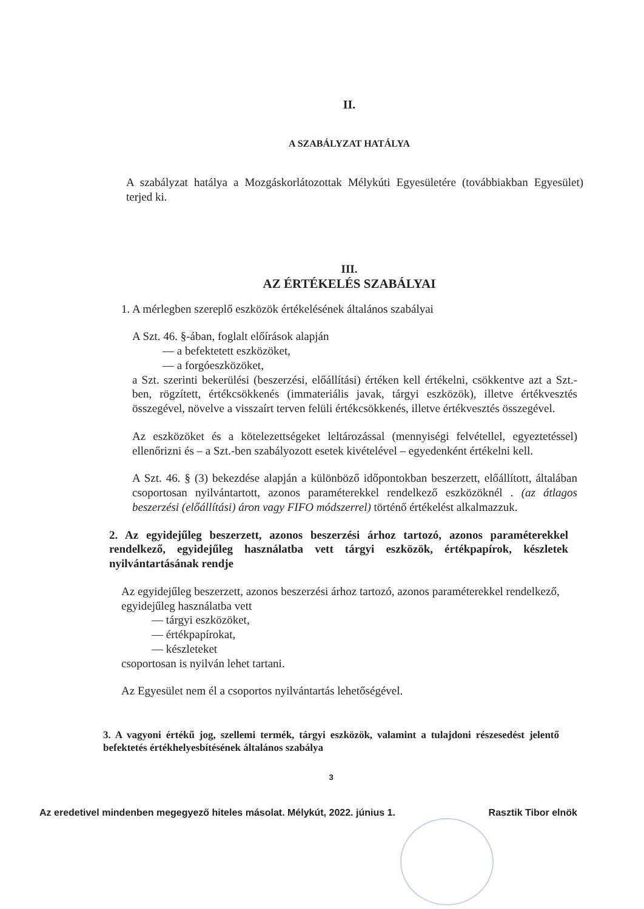II.
A SZABÁLYZAT HATÁLYA
A szabályzat hatálya a Mozgáskorlátozottak Mélykúti Egyesületére (továbbiakban Egyesület) terjed ki.
III.
AZ ÉRTÉKELÉS SZABÁLYAI
1. A mérlegben szereplő eszközök értékelésének általános szabályai
A Szt. 46. §-ában, foglalt előírások alapján
— a befektetett eszközöket,
— a forgóeszközöket,
a Szt. szerinti bekerülési (beszerzési, előállítási) értéken kell értékelni, csökkentve azt a Szt.-ben, rögzített, értékcsökkenés (immateriális javak, tárgyi eszközök), illetve értékvesztés összegével, növelve a visszaírt terven felüli értékcsökkenés, illetve értékvesztés összegével.
Az eszközöket és a kötelezettségeket leltározással (mennyiségi felvétellel, egyeztetéssel) ellenőrizni és – a Szt.-ben szabályozott esetek kivételével – egyedenként értékelni kell.
A Szt. 46. § (3) bekezdése alapján a különböző időpontokban beszerzett, előállított, általában csoportosan nyilvántartott, azonos paraméterekkel rendelkező eszközöknél . (az átlagos beszerzési (előállítási) áron vagy FIFO módszerrel) történő értékelést alkalmazzuk.
2. Az egyidejűleg beszerzett, azonos beszerzési árhoz tartozó, azonos paraméterekkel rendelkező, egyidejűleg használatba vett tárgyi eszközök, értékpapírok, készletek nyilvántartásának rendje
Az egyidejűleg beszerzett, azonos beszerzési árhoz tartozó, azonos paraméterekkel rendelkező, egyidejűleg használatba vett
— tárgyi eszközöket,
— értékpapírokat,
— készleteket
csoportosan is nyilván lehet tartani.
Az Egyesület nem él a csoportos nyilvántartás lehetőségével.
3. A vagyoni értékű jog, szellemi termék, tárgyi eszközök, valamint a tulajdoni részesedést jelentő befektetés értékhelyesbítésének általános szabálya
3
Az eredetivel mindenben megegyező hiteles másolat. Mélykút, 2022. június 1. Rasztik Tibor elnök